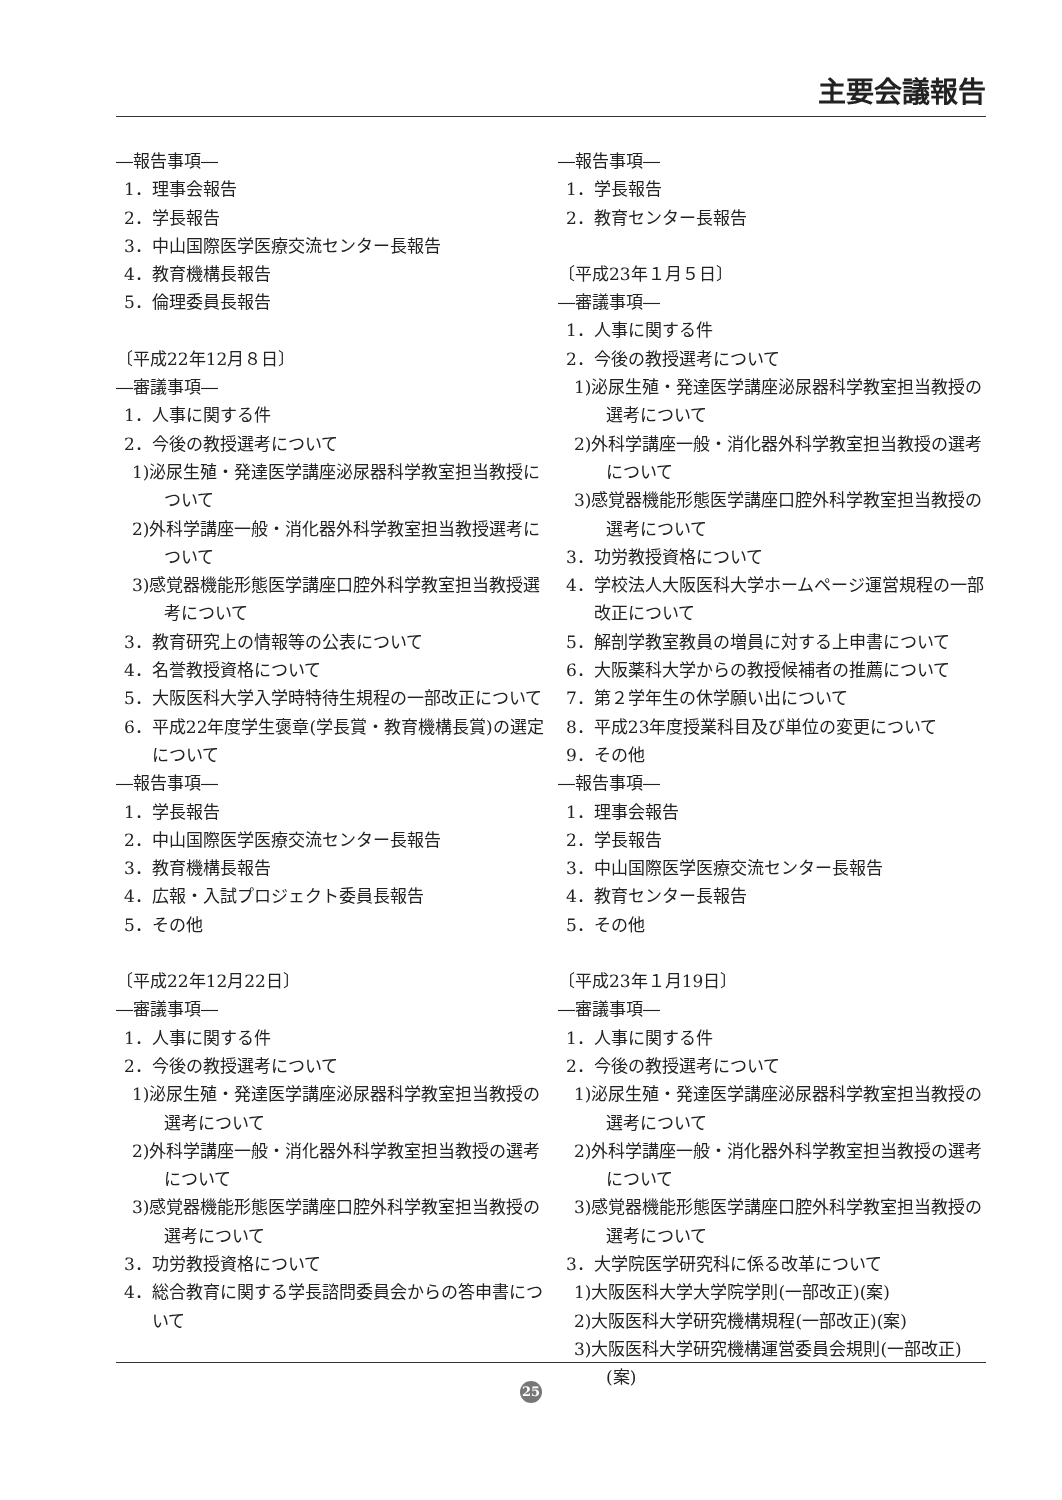主要会議報告
―報告事項―
1．理事会報告
2．学長報告
3．中山国際医学医療交流センター長報告
4．教育機構長報告
5．倫理委員長報告
〔平成22年12月８日〕
―審議事項―
1．人事に関する件
2．今後の教授選考について
1)泌尿生殖・発達医学講座泌尿器科学教室担当教授について
2)外科学講座一般・消化器外科学教室担当教授選考について
3)感覚器機能形態医学講座口腔外科学教室担当教授選考について
3．教育研究上の情報等の公表について
4．名誉教授資格について
5．大阪医科大学入学時特待生規程の一部改正について
6．平成22年度学生褒章(学長賞・教育機構長賞)の選定について
―報告事項―
1．学長報告
2．中山国際医学医療交流センター長報告
3．教育機構長報告
4．広報・入試プロジェクト委員長報告
5．その他
〔平成22年12月22日〕
―審議事項―
1．人事に関する件
2．今後の教授選考について
1)泌尿生殖・発達医学講座泌尿器科学教室担当教授の選考について
2)外科学講座一般・消化器外科学教室担当教授の選考について
3)感覚器機能形態医学講座口腔外科学教室担当教授の選考について
3．功労教授資格について
4．総合教育に関する学長諮問委員会からの答申書について
―報告事項―
1．学長報告
2．教育センター長報告
〔平成23年１月５日〕
―審議事項―
1．人事に関する件
2．今後の教授選考について
1)泌尿生殖・発達医学講座泌尿器科学教室担当教授の選考について
2)外科学講座一般・消化器外科学教室担当教授の選考について
3)感覚器機能形態医学講座口腔外科学教室担当教授の選考について
3．功労教授資格について
4．学校法人大阪医科大学ホームページ運営規程の一部改正について
5．解剖学教室教員の増員に対する上申書について
6．大阪薬科大学からの教授候補者の推薦について
7．第２学年生の休学願い出について
8．平成23年度授業科目及び単位の変更について
9．その他
―報告事項―
1．理事会報告
2．学長報告
3．中山国際医学医療交流センター長報告
4．教育センター長報告
5．その他
〔平成23年１月19日〕
―審議事項―
1．人事に関する件
2．今後の教授選考について
1)泌尿生殖・発達医学講座泌尿器科学教室担当教授の選考について
2)外科学講座一般・消化器外科学教室担当教授の選考について
3)感覚器機能形態医学講座口腔外科学教室担当教授の選考について
3．大学院医学研究科に係る改革について
1)大阪医科大学大学院学則(一部改正)(案)
2)大阪医科大学研究機構規程(一部改正)(案)
3)大阪医科大学研究機構運営委員会規則(一部改正)(案)
25